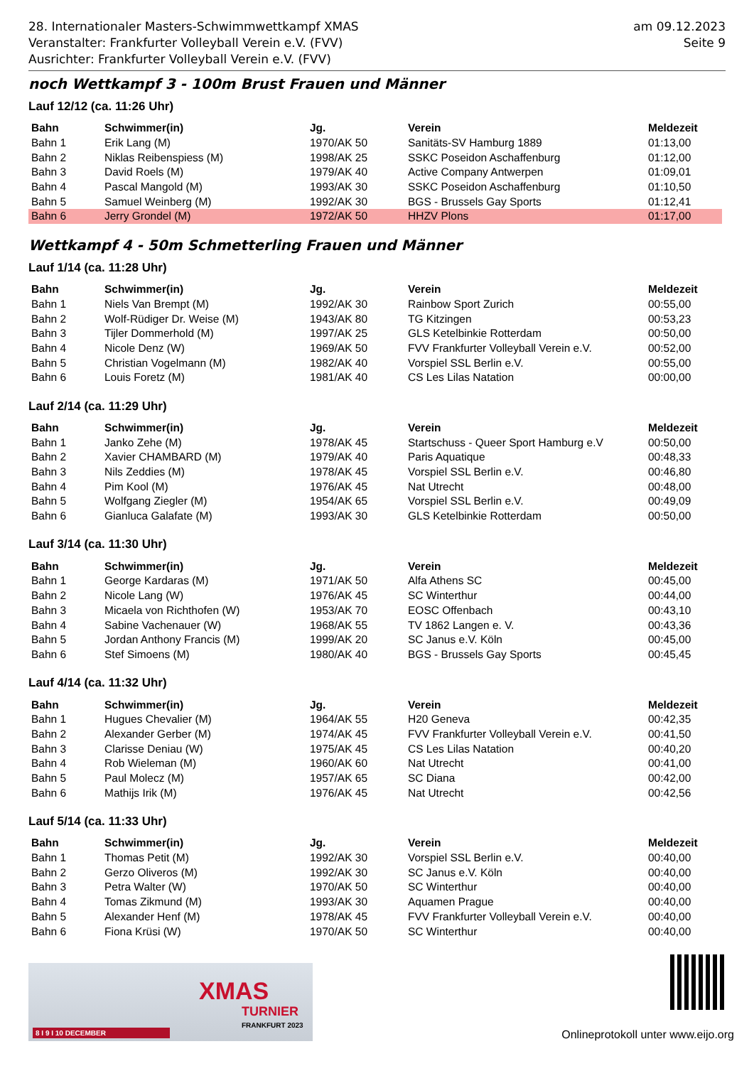28. Internationaler Masters-Schwimmwettkampf XMAS
Veranstalter: Frankfurter Volleyball Verein e.V. (FVV)
Ausrichter: Frankfurter Volleyball Verein e.V. (FVV)
am 09.12.2023
Seite 9
noch Wettkampf 3 - 100m Brust Frauen und Männer
Lauf 12/12 (ca. 11:26 Uhr)
| Bahn | Schwimmer(in) | Jg. | Verein | Meldezeit |
| --- | --- | --- | --- | --- |
| Bahn 1 | Erik Lang (M) | 1970/AK 50 | Sanitäts-SV Hamburg 1889 | 01:13,00 |
| Bahn 2 | Niklas Reibenspiess (M) | 1998/AK 25 | SSKC Poseidon Aschaffenburg | 01:12,00 |
| Bahn 3 | David Roels (M) | 1979/AK 40 | Active Company Antwerpen | 01:09,01 |
| Bahn 4 | Pascal Mangold (M) | 1993/AK 30 | SSKC Poseidon Aschaffenburg | 01:10,50 |
| Bahn 5 | Samuel Weinberg (M) | 1992/AK 30 | BGS - Brussels Gay Sports | 01:12,41 |
| Bahn 6 | Jerry Grondel (M) | 1972/AK 50 | HHZV Plons | 01:17,00 |
Wettkampf 4 - 50m Schmetterling Frauen und Männer
Lauf 1/14 (ca. 11:28 Uhr)
| Bahn | Schwimmer(in) | Jg. | Verein | Meldezeit |
| --- | --- | --- | --- | --- |
| Bahn 1 | Niels Van Brempt (M) | 1992/AK 30 | Rainbow Sport Zurich | 00:55,00 |
| Bahn 2 | Wolf-Rüdiger Dr. Weise (M) | 1943/AK 80 | TG Kitzingen | 00:53,23 |
| Bahn 3 | Tijler Dommerhold (M) | 1997/AK 25 | GLS Ketelbinkie Rotterdam | 00:50,00 |
| Bahn 4 | Nicole Denz (W) | 1969/AK 50 | FVV Frankfurter Volleyball Verein e.V. | 00:52,00 |
| Bahn 5 | Christian Vogelmann (M) | 1982/AK 40 | Vorspiel SSL Berlin e.V. | 00:55,00 |
| Bahn 6 | Louis Foretz (M) | 1981/AK 40 | CS Les Lilas Natation | 00:00,00 |
Lauf 2/14 (ca. 11:29 Uhr)
| Bahn | Schwimmer(in) | Jg. | Verein | Meldezeit |
| --- | --- | --- | --- | --- |
| Bahn 1 | Janko Zehe (M) | 1978/AK 45 | Startschuss - Queer Sport Hamburg e.V | 00:50,00 |
| Bahn 2 | Xavier CHAMBARD (M) | 1979/AK 40 | Paris Aquatique | 00:48,33 |
| Bahn 3 | Nils Zeddies (M) | 1978/AK 45 | Vorspiel SSL Berlin e.V. | 00:46,80 |
| Bahn 4 | Pim Kool (M) | 1976/AK 45 | Nat Utrecht | 00:48,00 |
| Bahn 5 | Wolfgang Ziegler (M) | 1954/AK 65 | Vorspiel SSL Berlin e.V. | 00:49,09 |
| Bahn 6 | Gianluca Galafate (M) | 1993/AK 30 | GLS Ketelbinkie Rotterdam | 00:50,00 |
Lauf 3/14 (ca. 11:30 Uhr)
| Bahn | Schwimmer(in) | Jg. | Verein | Meldezeit |
| --- | --- | --- | --- | --- |
| Bahn 1 | George Kardaras (M) | 1971/AK 50 | Alfa Athens SC | 00:45,00 |
| Bahn 2 | Nicole Lang (W) | 1976/AK 45 | SC Winterthur | 00:44,00 |
| Bahn 3 | Micaela von Richthofen (W) | 1953/AK 70 | EOSC Offenbach | 00:43,10 |
| Bahn 4 | Sabine Vachenauer (W) | 1968/AK 55 | TV 1862 Langen e. V. | 00:43,36 |
| Bahn 5 | Jordan Anthony Francis (M) | 1999/AK 20 | SC Janus e.V. Köln | 00:45,00 |
| Bahn 6 | Stef Simoens (M) | 1980/AK 40 | BGS - Brussels Gay Sports | 00:45,45 |
Lauf 4/14 (ca. 11:32 Uhr)
| Bahn | Schwimmer(in) | Jg. | Verein | Meldezeit |
| --- | --- | --- | --- | --- |
| Bahn 1 | Hugues Chevalier (M) | 1964/AK 55 | H20 Geneva | 00:42,35 |
| Bahn 2 | Alexander Gerber (M) | 1974/AK 45 | FVV Frankfurter Volleyball Verein e.V. | 00:41,50 |
| Bahn 3 | Clarisse Deniau (W) | 1975/AK 45 | CS Les Lilas Natation | 00:40,20 |
| Bahn 4 | Rob Wieleman (M) | 1960/AK 60 | Nat Utrecht | 00:41,00 |
| Bahn 5 | Paul Molecz (M) | 1957/AK 65 | SC Diana | 00:42,00 |
| Bahn 6 | Mathijs Irik (M) | 1976/AK 45 | Nat Utrecht | 00:42,56 |
Lauf 5/14 (ca. 11:33 Uhr)
| Bahn | Schwimmer(in) | Jg. | Verein | Meldezeit |
| --- | --- | --- | --- | --- |
| Bahn 1 | Thomas Petit (M) | 1992/AK 30 | Vorspiel SSL Berlin e.V. | 00:40,00 |
| Bahn 2 | Gerzo Oliveros (M) | 1992/AK 30 | SC Janus e.V. Köln | 00:40,00 |
| Bahn 3 | Petra Walter (W) | 1970/AK 50 | SC Winterthur | 00:40,00 |
| Bahn 4 | Tomas Zikmund (M) | 1993/AK 30 | Aquamen Prague | 00:40,00 |
| Bahn 5 | Alexander Henf (M) | 1978/AK 45 | FVV Frankfurter Volleyball Verein e.V. | 00:40,00 |
| Bahn 6 | Fiona Krüsi (W) | 1970/AK 50 | SC Winterthur | 00:40,00 |
XMAS
TURNIER
FRANKFURT 2023
8 I 9 I 10 DECEMBER
Onlineprotokoll unter www.eijo.org